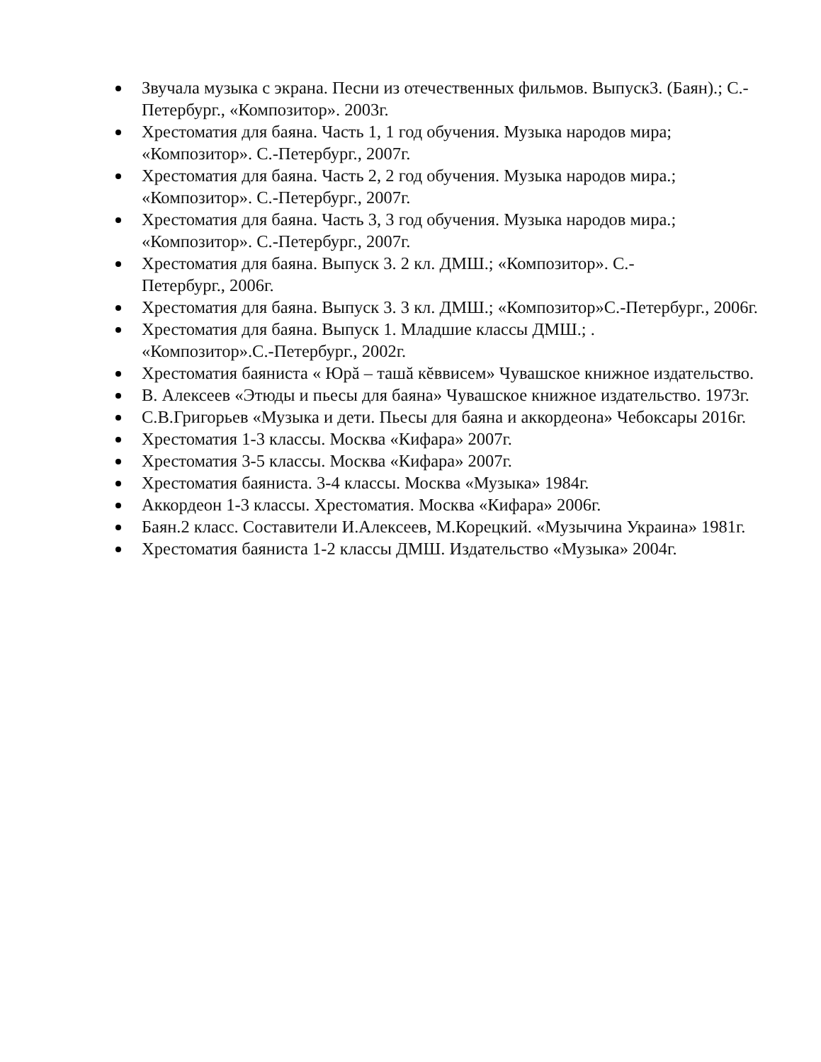Звучала музыка с экрана. Песни из отечественных фильмов. Выпуск3. (Баян).; С.-Петербург., «Композитор». 2003г.
Хрестоматия для баяна. Часть 1, 1 год обучения. Музыка народов мира; «Композитор». С.-Петербург., 2007г.
Хрестоматия для баяна. Часть 2, 2 год обучения. Музыка народов мира.; «Композитор». С.-Петербург., 2007г.
Хрестоматия для баяна. Часть 3, 3 год обучения. Музыка народов мира.; «Композитор». С.-Петербург., 2007г.
Хрестоматия для баяна. Выпуск 3. 2 кл. ДМШ.; «Композитор». С.-
Петербург., 2006г.
Хрестоматия для баяна. Выпуск 3. 3 кл. ДМШ.; «Композитор»С.-Петербург., 2006г.
Хрестоматия для баяна. Выпуск 1. Младшие классы ДМШ.; .
«Композитор».С.-Петербург., 2002г.
Хрестоматия баяниста « Юрă – ташă кĕввисем» Чувашское книжное издательство.
В. Алексеев «Этюды и пьесы для баяна» Чувашское книжное издательство. 1973г.
С.В.Григорьев «Музыка и дети. Пьесы для баяна и аккордеона» Чебоксары 2016г.
Хрестоматия 1-3 классы. Москва «Кифара» 2007г.
Хрестоматия 3-5 классы. Москва «Кифара» 2007г.
Хрестоматия баяниста. 3-4 классы. Москва «Музыка» 1984г.
Аккордеон 1-3 классы. Хрестоматия. Москва «Кифара» 2006г.
Баян.2 класс. Составители И.Алексеев, М.Корецкий. «Музычина Украина» 1981г.
Хрестоматия баяниста 1-2 классы ДМШ. Издательство «Музыка» 2004г.